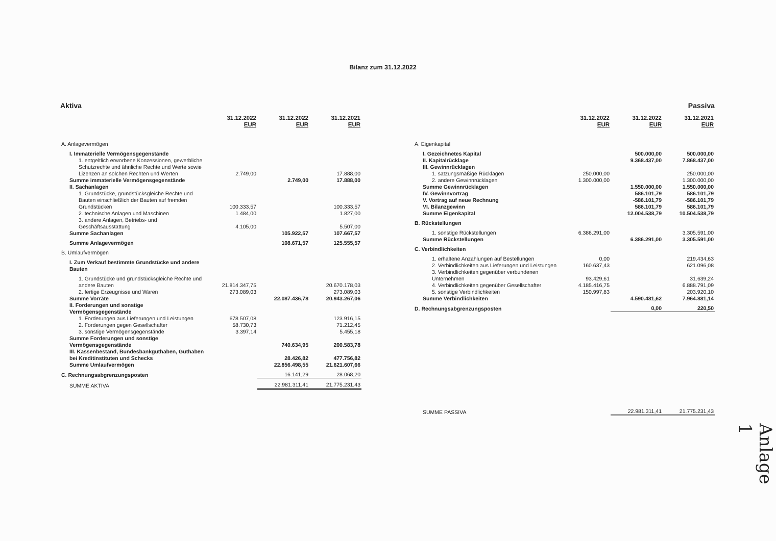Bilanz zum 31.12.2022
Aktiva
| | 31.12.2022 EUR | 31.12.2022 EUR | 31.12.2021 EUR |
| --- | --- | --- | --- |
| A. Anlagevermögen | | | |
| I. Immaterielle Vermögensgegenstände | | | |
| 1. entgeltlich erworbene Konzessionen, gewerbliche Schutzrechte und ähnliche Rechte und Werte sowie Lizenzen an solchen Rechten und Werten | 2.749,00 | | 17.888,00 |
| Summe immaterielle Vermögensgegenstände | | 2.749,00 | 17.888,00 |
| II. Sachanlagen | | | |
| 1. Grundstücke, grundstücksgleiche Rechte und Bauten einschließlich der Bauten auf fremden Grundstücken | 100.333,57 | | 100.333,57 |
| 2. technische Anlagen und Maschinen | 1.484,00 | | 1.827,00 |
| 3. andere Anlagen, Betriebs- und Geschäftsausstattung | 4.105,00 | | 5.507,00 |
| Summe Sachanlagen | | 105.922,57 | 107.667,57 |
| Summe Anlagevermögen | | 108.671,57 | 125.555,57 |
| B. Umlaufvermögen | | | |
| I. Zum Verkauf bestimmte Grundstücke und andere Bauten | | | |
| 1. Grundstücke und grundstücksgleiche Rechte und andere Bauten | 21.814.347,75 | | 20.670.178,03 |
| 2. fertige Erzeugnisse und Waren | 273.089,03 | | 273.089,03 |
| Summe Vorräte | | 22.087.436,78 | 20.943.267,06 |
| II. Forderungen und sonstige Vermögensgegenstände | | | |
| 1. Forderungen aus Lieferungen und Leistungen | 678.507,08 | | 123.916,15 |
| 2. Forderungen gegen Gesellschafter | 58.730,73 | | 71.212,45 |
| 3. sonstige Vermögensgegenstände | 3.397,14 | | 5.455,18 |
| Summe Forderungen und sonstige Vermögensgegenstände | | 740.634,95 | 200.583,78 |
| III. Kassenbestand, Bundesbankguthaben, Guthaben bei Kreditinstituten und Schecks | | 28.426,82 | 477.756,82 |
| Summe Umlaufvermögen | | 22.856.498,55 | 21.621.607,66 |
| C. Rechnungsabgrenzungsposten | | 16.141,29 | 28.068,20 |
| SUMME AKTIVA | | 22.981.311,41 | 21.775.231,43 |
Passiva
| | 31.12.2022 EUR | 31.12.2022 EUR | 31.12.2021 EUR |
| --- | --- | --- | --- |
| A. Eigenkapital | | | |
| I. Gezeichnetes Kapital | | 500.000,00 | 500.000,00 |
| II. Kapitalrücklage | | 9.368.437,00 | 7.868.437,00 |
| III. Gewinnrücklagen | | | |
| 1. satzungsmäßige Rücklagen | 250.000,00 | | 250.000,00 |
| 2. andere Gewinnrücklagen | 1.300.000,00 | | 1.300.000,00 |
| Summe Gewinnrücklagen | | 1.550.000,00 | 1.550.000,00 |
| IV. Gewinnvortrag | | 586.101,79 | 586.101,79 |
| V. Vortrag auf neue Rechnung | | -586.101,79 | -586.101,79 |
| VI. Bilanzgewinn | | 586.101,79 | 586.101,79 |
| Summe Eigenkapital | | 12.004.538,79 | 10.504.538,79 |
| B. Rückstellungen | | | |
| 1. sonstige Rückstellungen | 6.386.291,00 | | 3.305.591,00 |
| Summe Rückstellungen | | 6.386.291,00 | 3.305.591,00 |
| C. Verbindlichkeiten | | | |
| 1. erhaltene Anzahlungen auf Bestellungen | 0,00 | | 219.434,63 |
| 2. Verbindlichkeiten aus Lieferungen und Leistungen | 160.637,43 | | 621.096,08 |
| 3. Verbindlichkeiten gegenüber verbundenen Unternehmen | 93.429,61 | | 31.639,24 |
| 4. Verbindlichkeiten gegenüber Gesellschafter | 4.185.416,75 | | 6.888.791,09 |
| 5. sonstige Verbindlichkeiten | 150.997,83 | | 203.920,10 |
| Summe Verbindlichkeiten | | 4.590.481,62 | 7.964.881,14 |
| D. Rechnungsabgrenzungsposten | | 0,00 | 220,50 |
| SUMME PASSIVA | | 22.981.311,41 | 21.775.231,43 |
Anlage 1